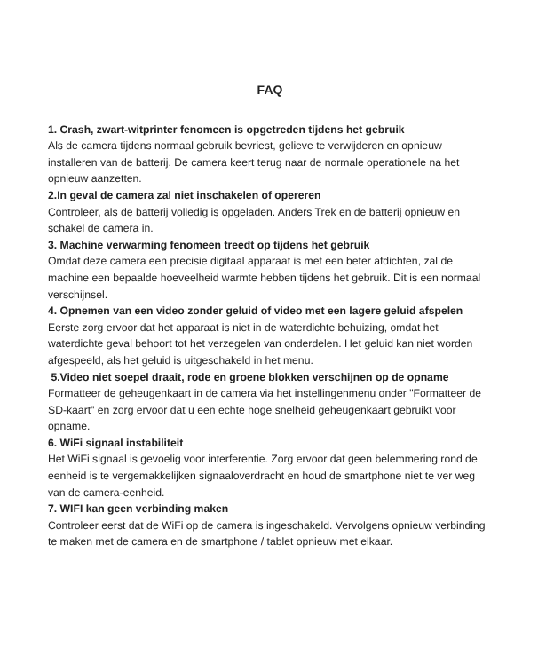FAQ
1. Crash, zwart-witprinter fenomeen is opgetreden tijdens het gebruik
Als de camera tijdens normaal gebruik bevriest, gelieve te verwijderen en opnieuw installeren van de batterij. De camera keert terug naar de normale operationele na het opnieuw aanzetten.
2.In geval de camera zal niet inschakelen of opereren
Controleer, als de batterij volledig is opgeladen. Anders Trek en de batterij opnieuw en schakel de camera in.
3. Machine verwarming fenomeen treedt op tijdens het gebruik
Omdat deze camera een precisie digitaal apparaat is met een beter afdichten, zal de machine een bepaalde hoeveelheid warmte hebben tijdens het gebruik. Dit is een normaal verschijnsel.
4. Opnemen van een video zonder geluid of video met een lagere geluid afspelen
Eerste zorg ervoor dat het apparaat is niet in de waterdichte behuizing, omdat het waterdichte geval behoort tot het verzegelen van onderdelen. Het geluid kan niet worden afgespeeld, als het geluid is uitgeschakeld in het menu.
5.Video niet soepel draait, rode en groene blokken verschijnen op de opname
Formatteer de geheugenkaart in de camera via het instellingenmenu onder "Formatteer de SD-kaart" en zorg ervoor dat u een echte hoge snelheid geheugenkaart gebruikt voor opname.
6. WiFi signaal instabiliteit
Het WiFi signaal is gevoelig voor interferentie. Zorg ervoor dat geen belemmering rond de eenheid is te vergemakkelijken signaaloverdracht en houd de smartphone niet te ver weg van de camera-eenheid.
7. WIFI kan geen verbinding maken
Controleer eerst dat de WiFi op de camera is ingeschakeld. Vervolgens opnieuw verbinding te maken met de camera en de smartphone / tablet opnieuw met elkaar.